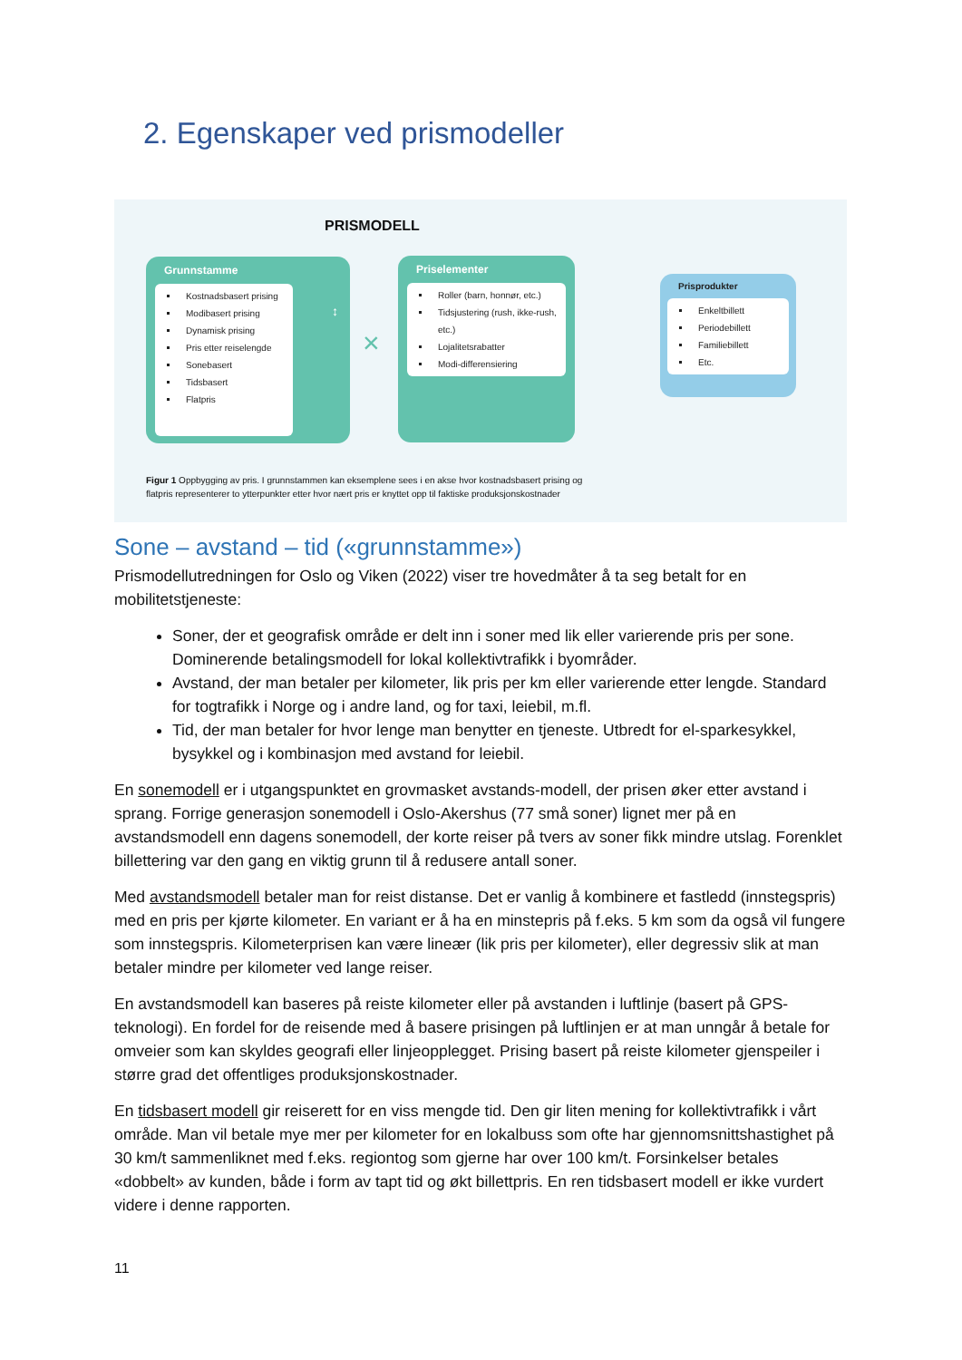2. Egenskaper ved prismodeller
PRISMODELL
Grunnstamme
Kostnadsbasert prising
Modibasert prising
Dynamisk prising
Pris etter reiselengde
Sonebasert
Tidsbasert
Flatpris
↕
×
Priselementer
Roller (barn, honnør, etc.)
Tidsjustering (rush, ikke-rush, etc.)
Lojalitetsrabatter
Modi-differensiering
Prisprodukter
Enkeltbillett
Periodebillett
Familiebillett
Etc.
Figur 1 Oppbygging av pris. I grunnstammen kan eksemplene sees i en akse hvor kostnadsbasert prising og
flatpris representerer to ytterpunkter etter hvor nært pris er knyttet opp til faktiske produksjonskostnader
Sone – avstand – tid («grunnstamme»)
Prismodellutredningen for Oslo og Viken (2022) viser tre hovedmåter å ta seg betalt for en mobilitetstjeneste:
Soner, der et geografisk område er delt inn i soner med lik eller varierende pris per sone. Dominerende betalingsmodell for lokal kollektivtrafikk i byområder.
Avstand, der man betaler per kilometer, lik pris per km eller varierende etter lengde. Standard for togtrafikk i Norge og i andre land, og for taxi, leiebil, m.fl.
Tid, der man betaler for hvor lenge man benytter en tjeneste. Utbredt for el-sparkesykkel, bysykkel og i kombinasjon med avstand for leiebil.
En sonemodell er i utgangspunktet en grovmasket avstands-modell, der prisen øker etter avstand i sprang. Forrige generasjon sonemodell i Oslo-Akershus (77 små soner) lignet mer på en avstandsmodell enn dagens sonemodell, der korte reiser på tvers av soner fikk mindre utslag. Forenklet billettering var den gang en viktig grunn til å redusere antall soner.
Med avstandsmodell betaler man for reist distanse. Det er vanlig å kombinere et fastledd (innstegspris) med en pris per kjørte kilometer. En variant er å ha en minstepris på f.eks. 5 km som da også vil fungere som innstegspris. Kilometerprisen kan være lineær (lik pris per kilometer), eller degressiv slik at man betaler mindre per kilometer ved lange reiser.
En avstandsmodell kan baseres på reiste kilometer eller på avstanden i luftlinje (basert på GPS-teknologi). En fordel for de reisende med å basere prisingen på luftlinjen er at man unngår å betale for omveier som kan skyldes geografi eller linjeopplegget. Prising basert på reiste kilometer gjenspeiler i større grad det offentliges produksjonskostnader.
En tidsbasert modell gir reiserett for en viss mengde tid. Den gir liten mening for kollektivtrafikk i vårt område. Man vil betale mye mer per kilometer for en lokalbuss som ofte har gjennomsnittshastighet på 30 km/t sammenliknet med f.eks. regiontog som gjerne har over 100 km/t. Forsinkelser betales «dobbelt» av kunden, både i form av tapt tid og økt billettpris. En ren tidsbasert modell er ikke vurdert videre i denne rapporten.
11